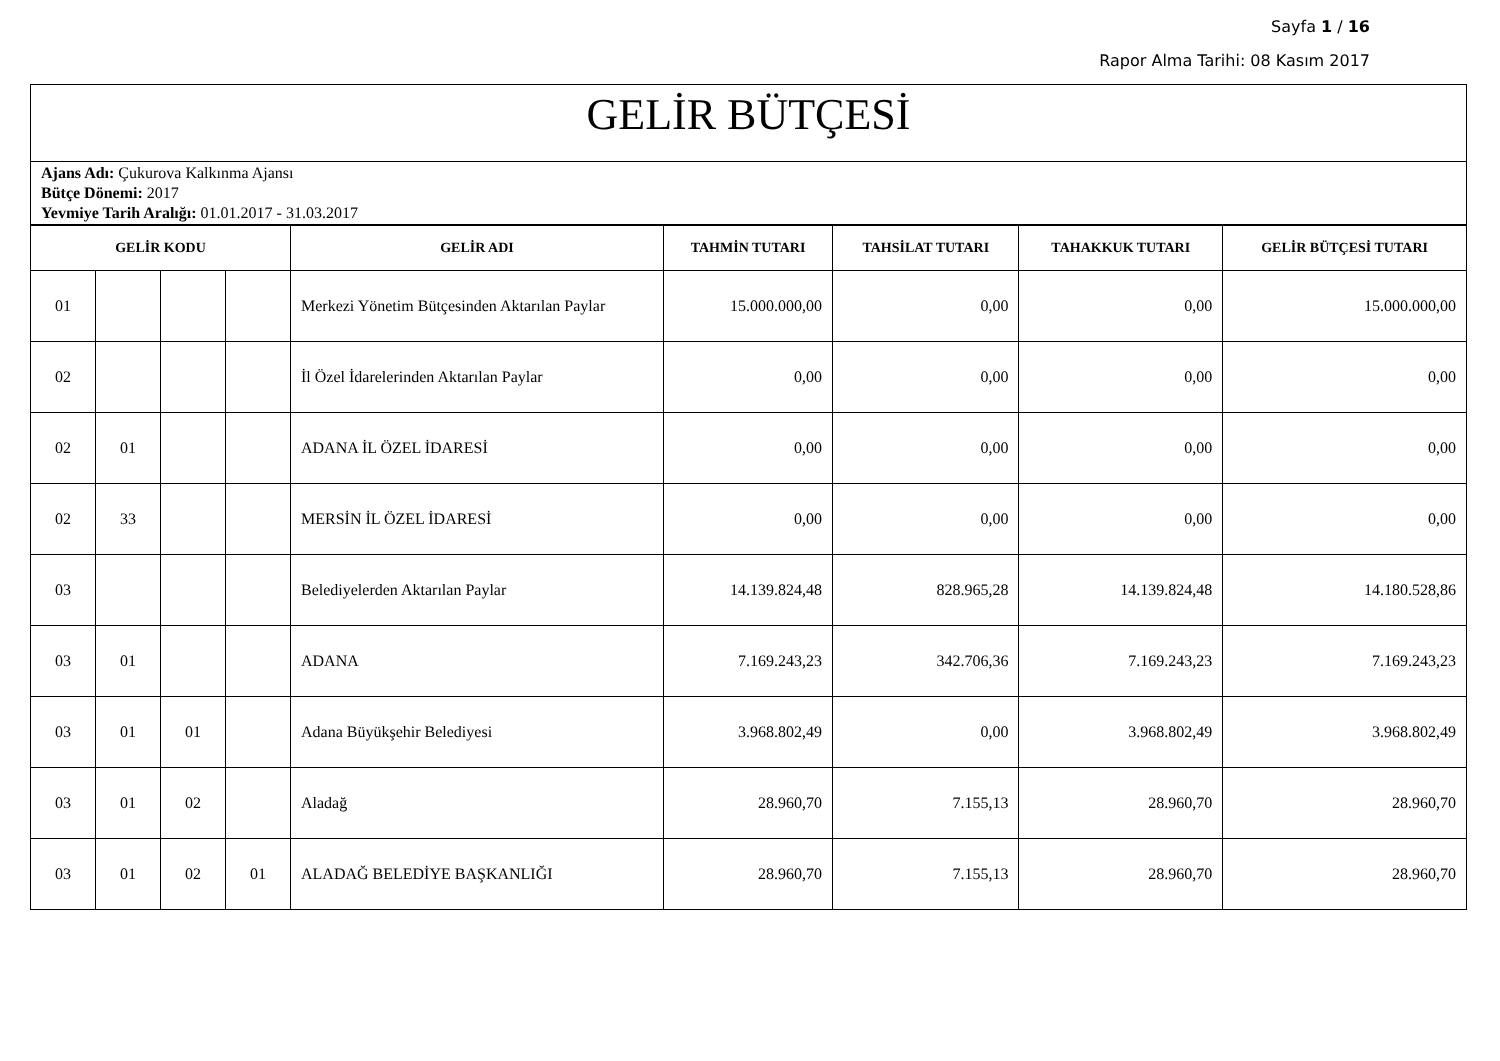Sayfa 1 / 16
Rapor Alma Tarihi: 08 Kasım 2017
GELİR BÜTÇESİ
Ajans Adı: Çukurova Kalkınma Ajansı
Bütçe Dönemi: 2017
Yevmiye Tarih Aralığı: 01.01.2017 - 31.03.2017
| GELİR KODU | | | | GELİR ADI | TAHMİN TUTARI | TAHSİLAT TUTARI | TAHAKKUK TUTARI | GELİR BÜTÇESİ TUTARI |
| --- | --- | --- | --- | --- | --- | --- | --- | --- |
| 01 | | | | Merkezi Yönetim Bütçesinden Aktarılan Paylar | 15.000.000,00 | 0,00 | 0,00 | 15.000.000,00 |
| 02 | | | | İl Özel İdarelerinden Aktarılan Paylar | 0,00 | 0,00 | 0,00 | 0,00 |
| 02 | 01 | | | ADANA İL ÖZEL İDARESİ | 0,00 | 0,00 | 0,00 | 0,00 |
| 02 | 33 | | | MERSİN İL ÖZEL İDARESİ | 0,00 | 0,00 | 0,00 | 0,00 |
| 03 | | | | Belediyelerden Aktarılan Paylar | 14.139.824,48 | 828.965,28 | 14.139.824,48 | 14.180.528,86 |
| 03 | 01 | | | ADANA | 7.169.243,23 | 342.706,36 | 7.169.243,23 | 7.169.243,23 |
| 03 | 01 | 01 | | Adana Büyükşehir Belediyesi | 3.968.802,49 | 0,00 | 3.968.802,49 | 3.968.802,49 |
| 03 | 01 | 02 | | Aladağ | 28.960,70 | 7.155,13 | 28.960,70 | 28.960,70 |
| 03 | 01 | 02 | 01 | ALADAĞ BELEDİYE BAŞKANLIĞI | 28.960,70 | 7.155,13 | 28.960,70 | 28.960,70 |